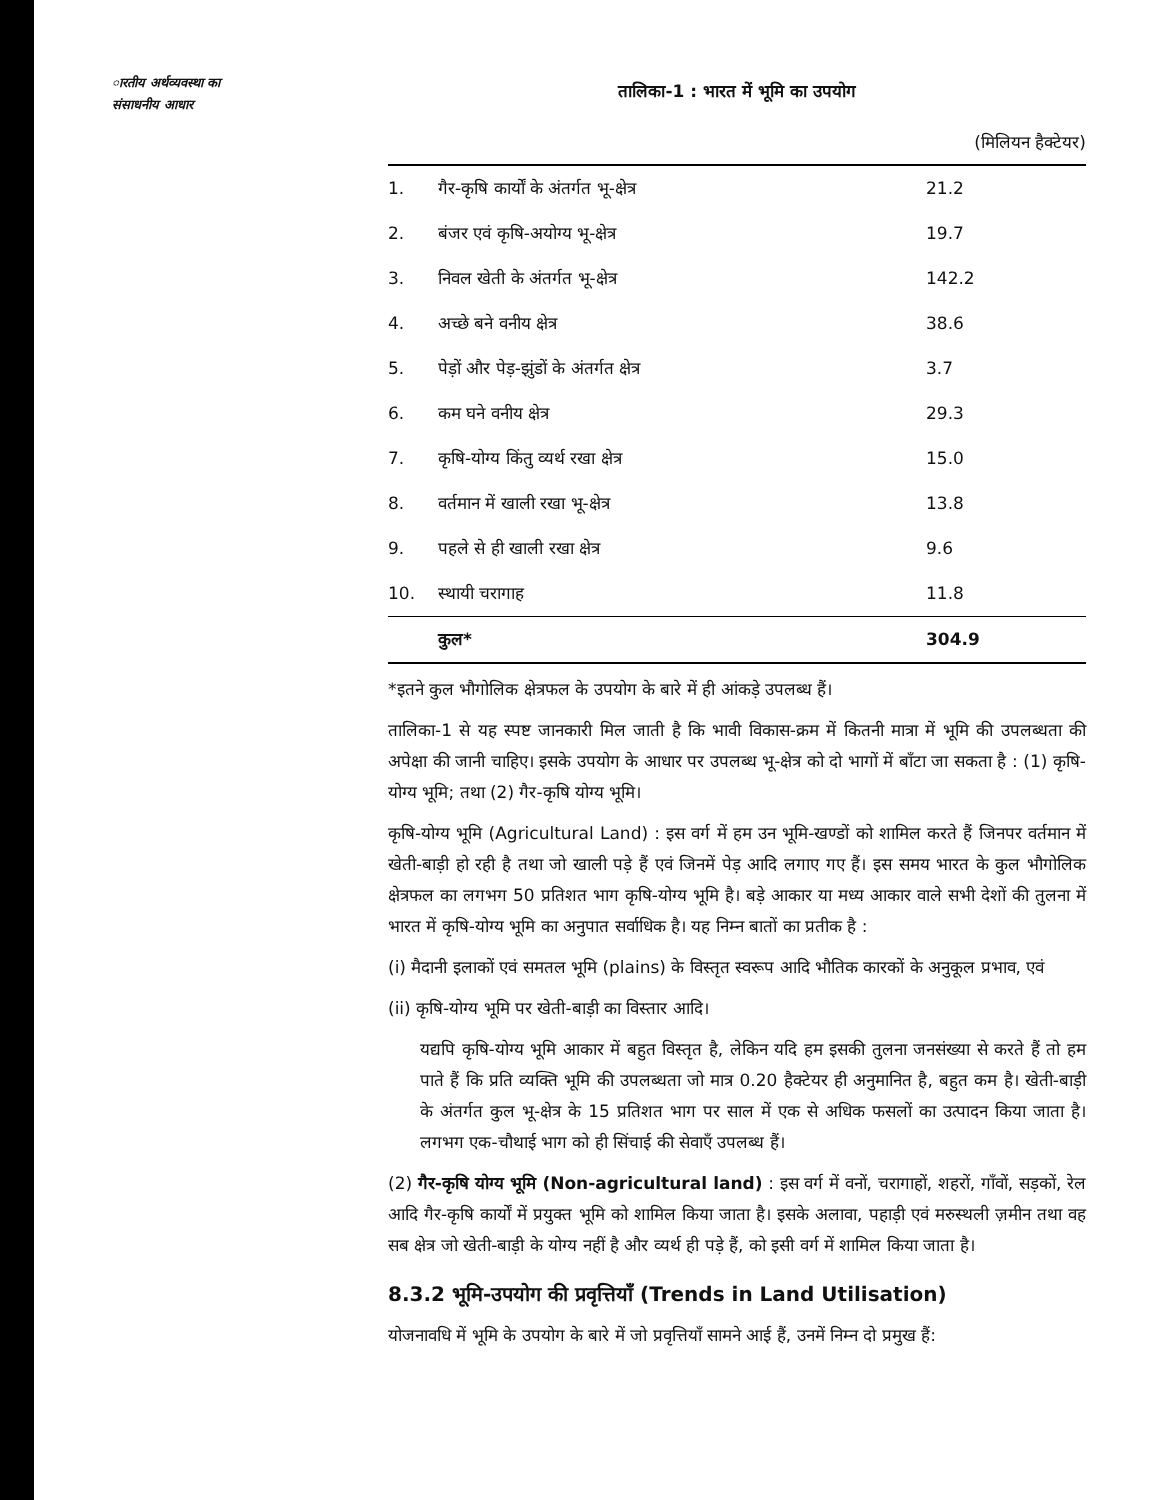ारतीय अर्थव्यवस्था का
संसाधनीय आधार
तालिका-1 : भारत में भूमि का उपयोग
(मिलियन हैक्टेयर)
| 1. | गैर-कृषि कार्यों के अंतर्गत भू-क्षेत्र | 21.2 |
| 2. | बंजर एवं कृषि-अयोग्य भू-क्षेत्र | 19.7 |
| 3. | निवल खेती के अंतर्गत भू-क्षेत्र | 142.2 |
| 4. | अच्छे बने वनीय क्षेत्र | 38.6 |
| 5. | पेड़ों और पेड़-झुंडों के अंतर्गत क्षेत्र | 3.7 |
| 6. | कम घने वनीय क्षेत्र | 29.3 |
| 7. | कृषि-योग्य किंतु व्यर्थ रखा क्षेत्र | 15.0 |
| 8. | वर्तमान में खाली रखा भू-क्षेत्र | 13.8 |
| 9. | पहले से ही खाली रखा क्षेत्र | 9.6 |
| 10. | स्थायी चरागाह | 11.8 |
| | कुल* | 304.9 |
*इतने कुल भौगोलिक क्षेत्रफल के उपयोग के बारे में ही आंकड़े उपलब्ध हैं।
तालिका-1 से यह स्पष्ट जानकारी मिल जाती है कि भावी विकास-क्रम में कितनी मात्रा में भूमि की उपलब्धता की अपेक्षा की जानी चाहिए। इसके उपयोग के आधार पर उपलब्ध भू-क्षेत्र को दो भागों में बाँटा जा सकता है : (1) कृषि-योग्य भूमि; तथा (2) गैर-कृषि योग्य भूमि।
कृषि-योग्य भूमि (Agricultural Land) : इस वर्ग में हम उन भूमि-खण्डों को शामिल करते हैं जिनपर वर्तमान में खेती-बाड़ी हो रही है तथा जो खाली पड़े हैं एवं जिनमें पेड़ आदि लगाए गए हैं। इस समय भारत के कुल भौगोलिक क्षेत्रफल का लगभग 50 प्रतिशत भाग कृषि-योग्य भूमि है। बड़े आकार या मध्य आकार वाले सभी देशों की तुलना में भारत में कृषि-योग्य भूमि का अनुपात सर्वाधिक है। यह निम्न बातों का प्रतीक है :
(i) मैदानी इलाकों एवं समतल भूमि (plains) के विस्तृत स्वरूप आदि भौतिक कारकों के अनुकूल प्रभाव, एवं
(ii) कृषि-योग्य भूमि पर खेती-बाड़ी का विस्तार आदि।
यद्यपि कृषि-योग्य भूमि आकार में बहुत विस्तृत है, लेकिन यदि हम इसकी तुलना जनसंख्या से करते हैं तो हम पाते हैं कि प्रति व्यक्ति भूमि की उपलब्धता जो मात्र 0.20 हैक्टेयर ही अनुमानित है, बहुत कम है। खेती-बाड़ी के अंतर्गत कुल भू-क्षेत्र के 15 प्रतिशत भाग पर साल में एक से अधिक फसलों का उत्पादन किया जाता है। लगभग एक-चौथाई भाग को ही सिंचाई की सेवाएँ उपलब्ध हैं।
(2) गैर-कृषि योग्य भूमि (Non-agricultural land) : इस वर्ग में वनों, चरागाहों, शहरों, गाँवों, सड़कों, रेल आदि गैर-कृषि कार्यों में प्रयुक्त भूमि को शामिल किया जाता है। इसके अलावा, पहाड़ी एवं मरुस्थली ज़मीन तथा वह सब क्षेत्र जो खेती-बाड़ी के योग्य नहीं है और व्यर्थ ही पड़े हैं, को इसी वर्ग में शामिल किया जाता है।
8.3.2 भूमि-उपयोग की प्रवृत्तियाँ (Trends in Land Utilisation)
योजनावधि में भूमि के उपयोग के बारे में जो प्रवृत्तियाँ सामने आई हैं, उनमें निम्न दो प्रमुख हैं: